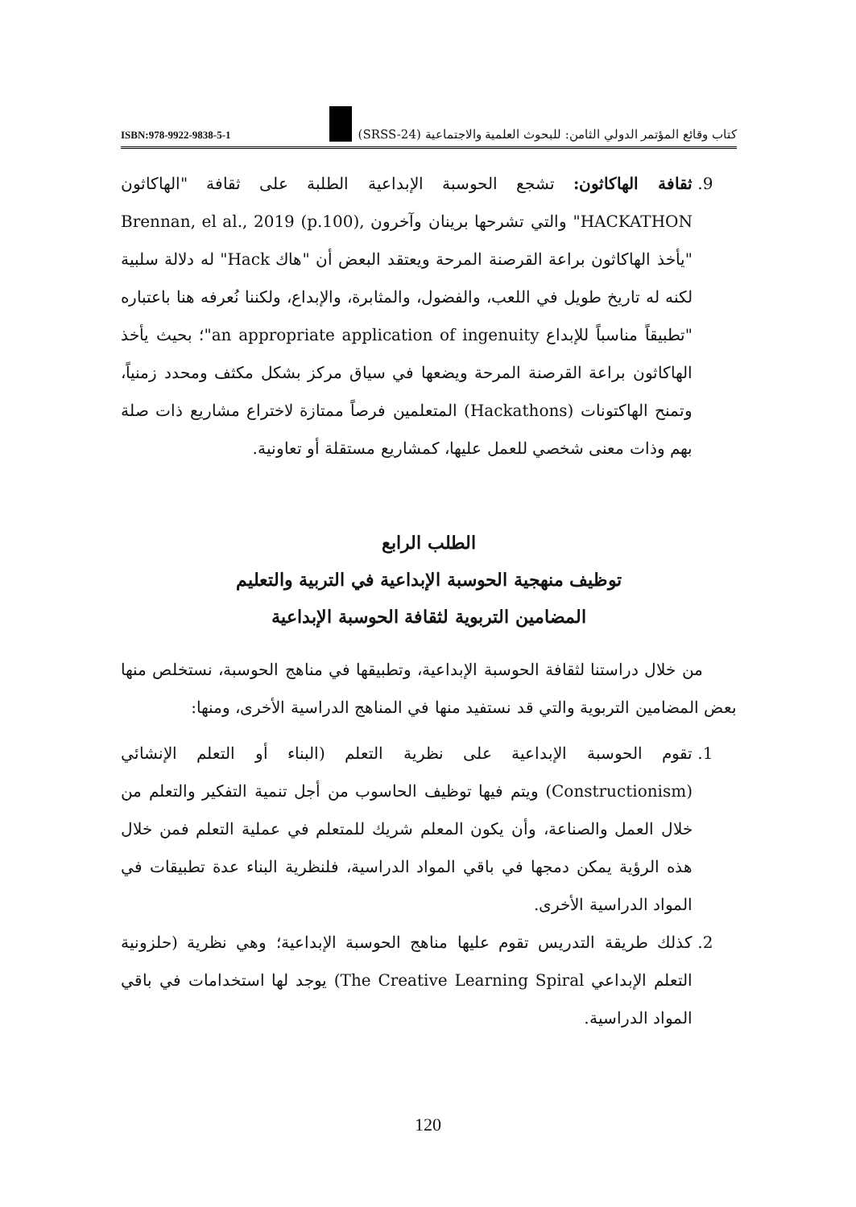ISBN:978-9922-9838-5-1 كتاب وقائع المؤتمر الدولي الثامن: للبحوث العلمية والاجتماعية (SRSS-24)
9. ثقافة الهاكاثون: تشجع الحوسبة الإبداعية الطلبة على ثقافة "الهاكاثون HACKATHON" والتي تشرحها برينان وآخرون ,Brennan, el al., 2019 (p.100) "يأخذ الهاكاثون براعة القرصنة المرحة ويعتقد البعض أن "هاك Hack" له دلالة سلبية لكنه له تاريخ طويل في اللعب، والفضول، والمثابرة، والإبداع، ولكننا نُعرفه هنا باعتباره "تطبيقاً مناسباً للإبداع an appropriate application of ingenuity"؛ بحيث يأخذ الهاكاثون براعة القرصنة المرحة ويضعها في سياق مركز بشكل مكثف ومحدد زمنياً، وتمنح الهاكتونات (Hackathons) المتعلمين فرصاً ممتازة لاختراع مشاريع ذات صلة بهم وذات معنى شخصي للعمل عليها، كمشاريع مستقلة أو تعاونية.
الطلب الرابع
توظيف منهجية الحوسبة الإبداعية في التربية والتعليم
المضامين التربوية لثقافة الحوسبة الإبداعية
من خلال دراستنا لثقافة الحوسبة الإبداعية، وتطبيقها في مناهج الحوسبة، نستخلص منها بعض المضامين التربوية والتي قد نستفيد منها في المناهج الدراسية الأخرى، ومنها:
1. تقوم الحوسبة الإبداعية على نظرية التعلم (البناء أو التعلم الإنشائي (Constructionism) ويتم فيها توظيف الحاسوب من أجل تنمية التفكير والتعلم من خلال العمل والصناعة، وأن يكون المعلم شريك للمتعلم في عملية التعلم فمن خلال هذه الرؤية يمكن دمجها في باقي المواد الدراسية، فلنظرية البناء عدة تطبيقات في المواد الدراسية الأخرى.
2. كذلك طريقة التدريس تقوم عليها مناهج الحوسبة الإبداعية؛ وهي نظرية (حلزونية التعلم الإبداعي The Creative Learning Spiral) يوجد لها استخدامات في باقي المواد الدراسية.
120